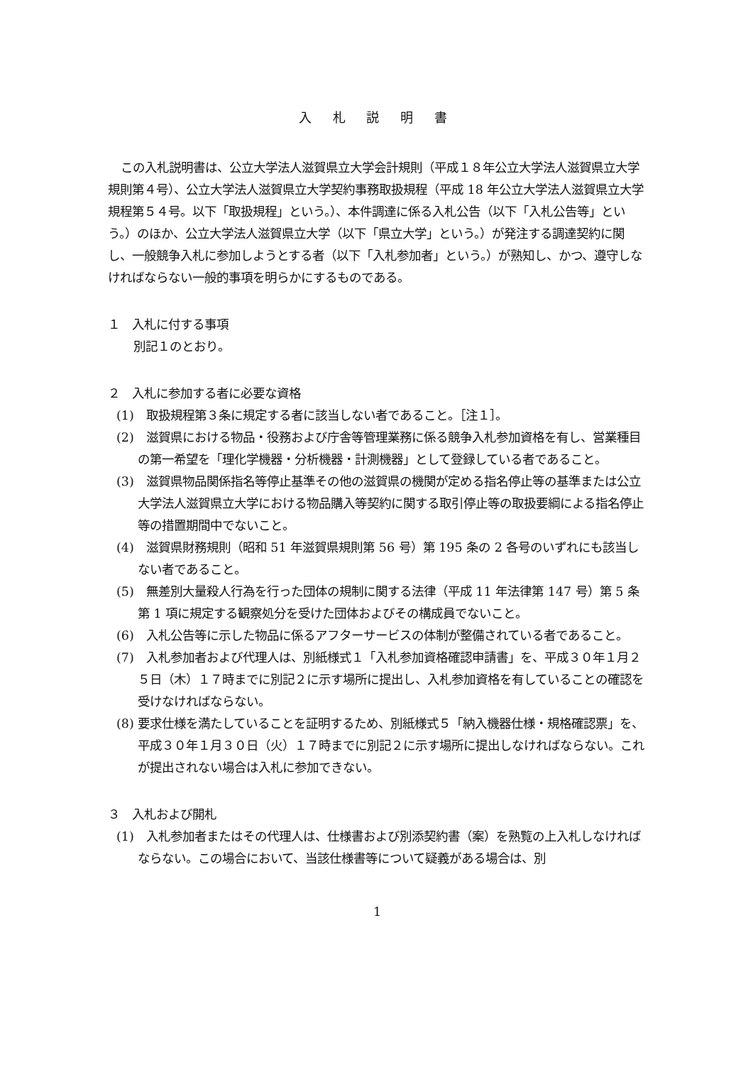入 札 説 明 書
この入札説明書は、公立大学法人滋賀県立大学会計規則（平成１８年公立大学法人滋賀県立大学規則第４号）、公立大学法人滋賀県立大学契約事務取扱規程（平成 18 年公立大学法人滋賀県立大学規程第５４号。以下「取扱規程」という。）、本件調達に係る入札公告（以下「入札公告等」という。）のほか、公立大学法人滋賀県立大学（以下「県立大学」という。）が発注する調達契約に関し、一般競争入札に参加しようとする者（以下「入札参加者」という。）が熟知し、かつ、遵守しなければならない一般的事項を明らかにするものである。
１　入札に付する事項
別記１のとおり。
２　入札に参加する者に必要な資格
(1)　取扱規程第３条に規定する者に該当しない者であること。［注１］。
(2)　滋賀県における物品・役務および庁舎等管理業務に係る競争入札参加資格を有し、営業種目の第一希望を「理化学機器・分析機器・計測機器」として登録している者であること。
(3)　滋賀県物品関係指名等停止基準その他の滋賀県の機関が定める指名停止等の基準または公立大学法人滋賀県立大学における物品購入等契約に関する取引停止等の取扱要綱による指名停止等の措置期間中でないこと。
(4)　滋賀県財務規則（昭和 51 年滋賀県規則第 56 号）第 195 条の 2 各号のいずれにも該当しない者であること。
(5)　無差別大量殺人行為を行った団体の規制に関する法律（平成 11 年法律第 147 号）第 5 条第 1 項に規定する観察処分を受けた団体およびその構成員でないこと。
(6)　入札公告等に示した物品に係るアフターサービスの体制が整備されている者であること。
(7)　入札参加者および代理人は、別紙様式１「入札参加資格確認申請書」を、平成３０年１月２５日（木）１７時までに別記２に示す場所に提出し、入札参加資格を有していることの確認を受けなければならない。
(8) 要求仕様を満たしていることを証明するため、別紙様式５「納入機器仕様・規格確認票」を、平成３０年１月３０日（火）１７時までに別記２に示す場所に提出しなければならない。これが提出されない場合は入札に参加できない。
３　入札および開札
(1)　入札参加者またはその代理人は、仕様書および別添契約書（案）を熟覧の上入札しなければならない。この場合において、当該仕様書等について疑義がある場合は、別
1